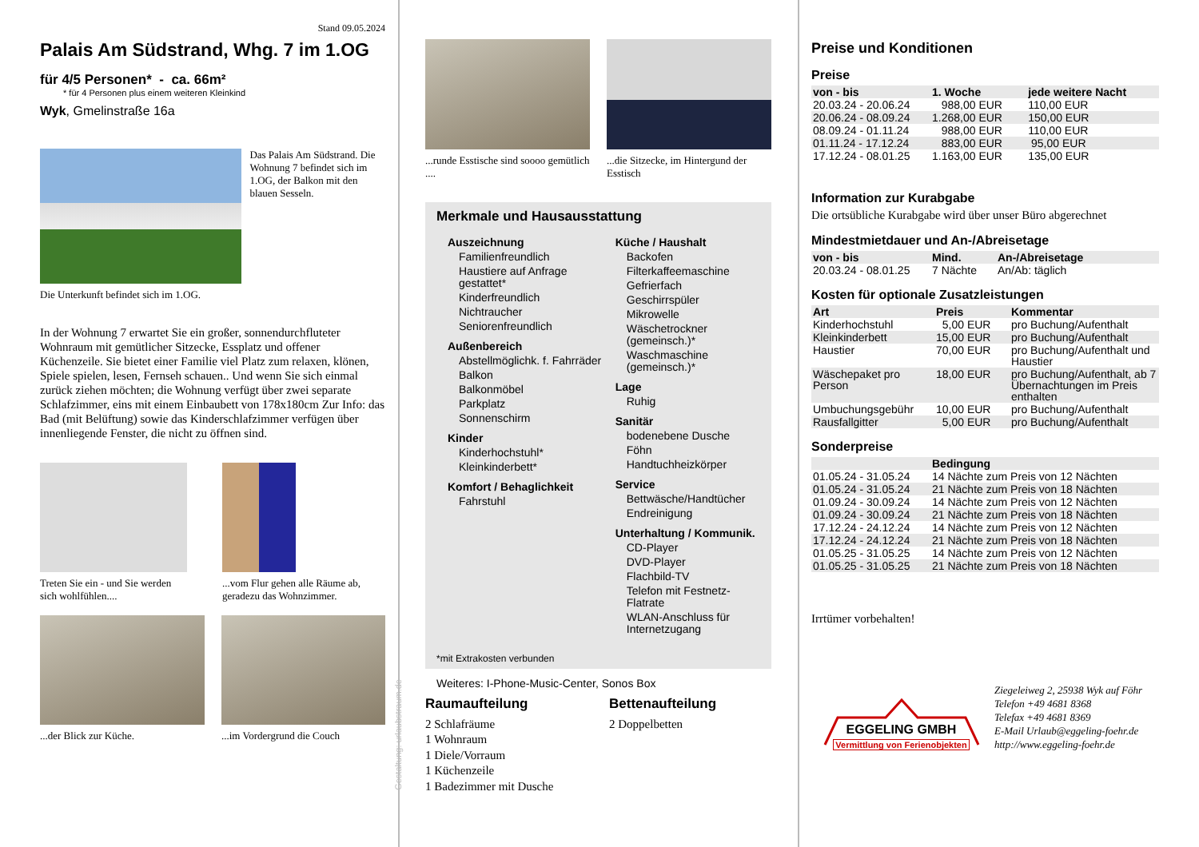Stand 09.05.2024
Palais Am Südstrand, Whg. 7 im 1.OG
für 4/5 Personen* - ca. 66m²
* für 4 Personen plus einem weiteren Kleinkind
Wyk, Gmelinstraße 16a
Das Palais Am Südstrand. Die Wohnung 7 befindet sich im 1.OG, der Balkon mit den blauen Sesseln.
Die Unterkunft befindet sich im 1.OG.
In der Wohnung 7 erwartet Sie ein großer, sonnendurchfluteter Wohnraum mit gemütlicher Sitzecke, Essplatz und offener Küchenzeile. Sie bietet einer Familie viel Platz zum relaxen, klönen, Spiele spielen, lesen, Fernseh schauen.. Und wenn Sie sich einmal zurück ziehen möchten; die Wohnung verfügt über zwei separate Schlafzimmer, eins mit einem Einbaubett von 178x180cm Zur Info: das Bad (mit Belüftung) sowie das Kinderschlafzimmer verfügen über innenliegende Fenster, die nicht zu öffnen sind.
Treten Sie ein - und Sie werden sich wohlfühlen....
...vom Flur gehen alle Räume ab, geradezu das Wohnzimmer.
...der Blick zur Küche.
...im Vordergrund die Couch
...runde Esstische sind soooo gemütlich ....
...die Sitzecke, im Hintergund der Esstisch
Merkmale und Hausausstattung
Auszeichnung
Familienfreundlich
Haustiere auf Anfrage gestattet*
Kinderfreundlich
Nichtraucher
Seniorenfreundlich
Außenbereich
Abstellmöglichk. f. Fahrräder
Balkon
Balkonmöbel
Parkplatz
Sonnenschirm
Kinder
Kinderhochstuhl*
Kleinkinderbett*
Komfort / Behaglichkeit
Fahrstuhl
Küche / Haushalt
Backofen
Filterkaffeemaschine
Gefrierfach
Geschirrspüler
Mikrowelle
Wäschetrockner (gemeinsch.)*
Waschmaschine (gemeinsch.)*
Lage
Ruhig
Sanitär
bodenebene Dusche
Föhn
Handtuchheizkörper
Service
Bettwäsche/Handtücher
Endreinigung
Unterhaltung / Kommunik.
CD-Player
DVD-Player
Flachbild-TV
Telefon mit Festnetz-Flatrate
WLAN-Anschluss für Internetzugang
*mit Extrakosten verbunden
Weiteres: I-Phone-Music-Center, Sonos Box
Raumaufteilung
2 Schlafräume
1 Wohnraum
1 Diele/Vorraum
1 Küchenzeile
1 Badezimmer mit Dusche
Bettenaufteilung
2 Doppelbetten
Gestaltung: urlaubstraum.de
Preise und Konditionen
Preise
| von - bis | 1. Woche | jede weitere Nacht |
| --- | --- | --- |
| 20.03.24 - 20.06.24 | 988,00 EUR | 110,00 EUR |
| 20.06.24 - 08.09.24 | 1.268,00 EUR | 150,00 EUR |
| 08.09.24 - 01.11.24 | 988,00 EUR | 110,00 EUR |
| 01.11.24 - 17.12.24 | 883,00 EUR | 95,00 EUR |
| 17.12.24 - 08.01.25 | 1.163,00 EUR | 135,00 EUR |
Information zur Kurabgabe
Die ortsübliche Kurabgabe wird über unser Büro abgerechnet
Mindestmietdauer und An-/Abreisetage
| von - bis | Mind. | An-/Abreisetage |
| --- | --- | --- |
| 20.03.24 - 08.01.25 | 7 Nächte | An/Ab: täglich |
Kosten für optionale Zusatzleistungen
| Art | Preis | Kommentar |
| --- | --- | --- |
| Kinderhochstuhl | 5,00 EUR | pro Buchung/Aufenthalt |
| Kleinkinderbett | 15,00 EUR | pro Buchung/Aufenthalt |
| Haustier | 70,00 EUR | pro Buchung/Aufenthalt und Haustier |
| Wäschepaket pro Person | 18,00 EUR | pro Buchung/Aufenthalt, ab 7 Übernachtungen im Preis enthalten |
| Umbuchungsgebühr | 10,00 EUR | pro Buchung/Aufenthalt |
| Rausfallgitter | 5,00 EUR | pro Buchung/Aufenthalt |
Sonderpreise
| | Bedingung |
| --- | --- |
| 01.05.24 - 31.05.24 | 14 Nächte zum Preis von 12 Nächten |
| 01.05.24 - 31.05.24 | 21 Nächte zum Preis von 18 Nächten |
| 01.09.24 - 30.09.24 | 14 Nächte zum Preis von 12 Nächten |
| 01.09.24 - 30.09.24 | 21 Nächte zum Preis von 18 Nächten |
| 17.12.24 - 24.12.24 | 14 Nächte zum Preis von 12 Nächten |
| 17.12.24 - 24.12.24 | 21 Nächte zum Preis von 18 Nächten |
| 01.05.25 - 31.05.25 | 14 Nächte zum Preis von 12 Nächten |
| 01.05.25 - 31.05.25 | 21 Nächte zum Preis von 18 Nächten |
Irrtümer vorbehalten!
EGGELING GMBH
Vermittlung von Ferienobjekten
Ziegeleiweg 2, 25938 Wyk auf Föhr
Telefon +49 4681 8368
Telefax +49 4681 8369
E-Mail Urlaub@eggeling-foehr.de
http://www.eggeling-foehr.de